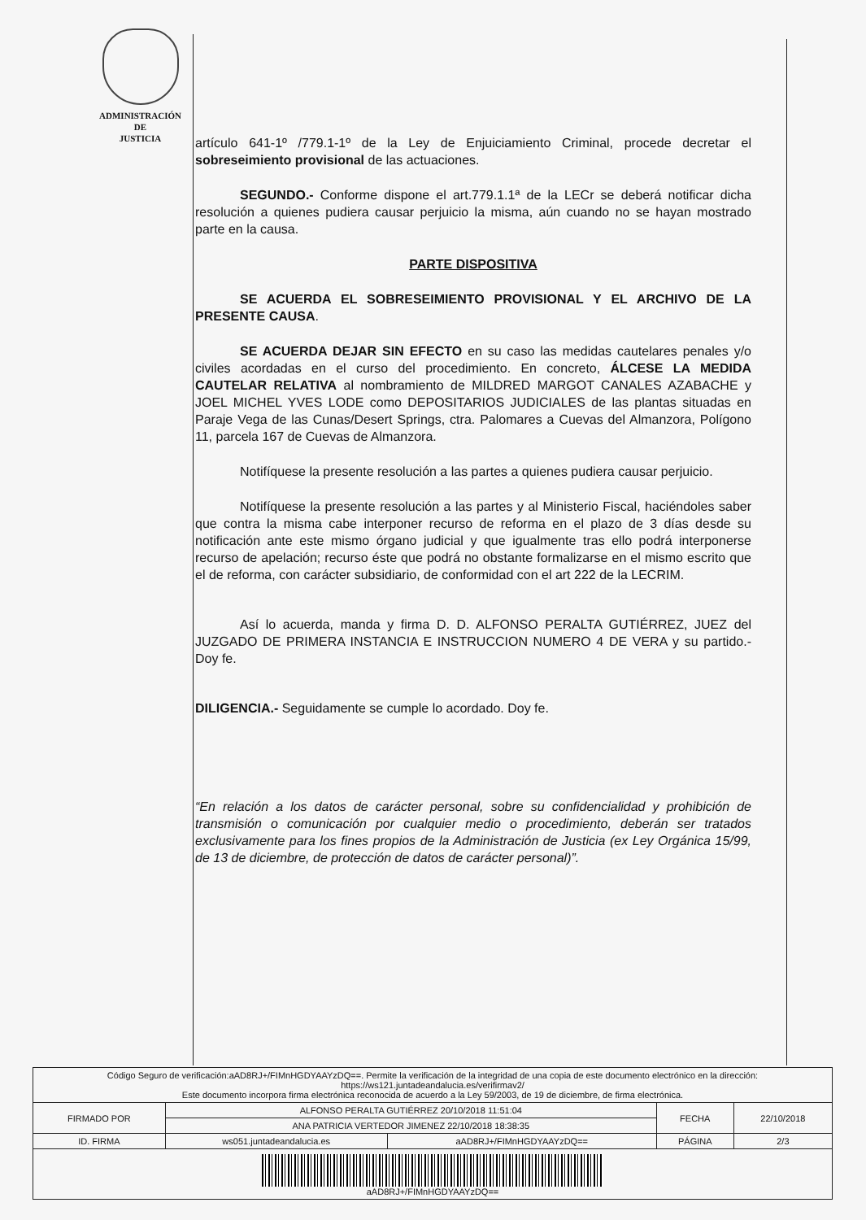ADMINISTRACIÓN
DE
JUSTICIA
artículo 641-1º /779.1-1º de la Ley de Enjuiciamiento Criminal, procede decretar el sobreseimiento provisional de las actuaciones.
SEGUNDO.- Conforme dispone el art.779.1.1ª de la LECr se deberá notificar dicha resolución a quienes pudiera causar perjuicio la misma, aún cuando no se hayan mostrado parte en la causa.
PARTE DISPOSITIVA
SE ACUERDA EL SOBRESEIMIENTO PROVISIONAL Y EL ARCHIVO DE LA PRESENTE CAUSA.
SE ACUERDA DEJAR SIN EFECTO en su caso las medidas cautelares penales y/o civiles acordadas en el curso del procedimiento. En concreto, ÁLCESE LA MEDIDA CAUTELAR RELATIVA al nombramiento de MILDRED MARGOT CANALES AZABACHE y JOEL MICHEL YVES LODE como DEPOSITARIOS JUDICIALES de las plantas situadas en Paraje Vega de las Cunas/Desert Springs, ctra. Palomares a Cuevas del Almanzora, Polígono 11, parcela 167 de Cuevas de Almanzora.
Notifíquese la presente resolución a las partes a quienes pudiera causar perjuicio.
Notifíquese la presente resolución a las partes y al Ministerio Fiscal, haciéndoles saber que contra la misma cabe interponer recurso de reforma en el plazo de 3 días desde su notificación ante este mismo órgano judicial y que igualmente tras ello podrá interponerse recurso de apelación; recurso éste que podrá no obstante formalizarse en el mismo escrito que el de reforma, con carácter subsidiario, de conformidad con el art 222 de la LECRIM.
Así lo acuerda, manda y firma D. D. ALFONSO PERALTA GUTIÉRREZ, JUEZ del JUZGADO DE PRIMERA INSTANCIA E INSTRUCCION NUMERO 4 DE VERA y su partido.- Doy fe.
DILIGENCIA.- Seguidamente se cumple lo acordado. Doy fe.
“En relación a los datos de carácter personal, sobre su confidencialidad y prohibición de transmisión o comunicación por cualquier medio o procedimiento, deberán ser tratados exclusivamente para los fines propios de la Administración de Justicia (ex Ley Orgánica 15/99, de 13 de diciembre, de protección de datos de carácter personal)”.
| Código Seguro de verificación:aAD8RJ+/FIMnHGDYAAYzDQ==. Permite la verificación de la integridad de una copia de este documento electrónico en la dirección: https://ws121.juntadeandalucia.es/verifirmav2/ Este documento incorpora firma electrónica reconocida de acuerdo a la Ley 59/2003, de 19 de diciembre, de firma electrónica. | | | | |
| FIRMADO POR | ALFONSO PERALTA GUTIÉRREZ 20/10/2018 11:51:04 | | FECHA | 22/10/2018 |
| | ANA PATRICIA VERTEDOR JIMENEZ 22/10/2018 18:38:35 | | | |
| ID. FIRMA | ws051.juntadeandalucia.es | aAD8RJ+/FIMnHGDYAAYzDQ== | PÁGINA | 2/3 |
| aAD8RJ+/FIMnHGDYAAYzDQ== | | | | |